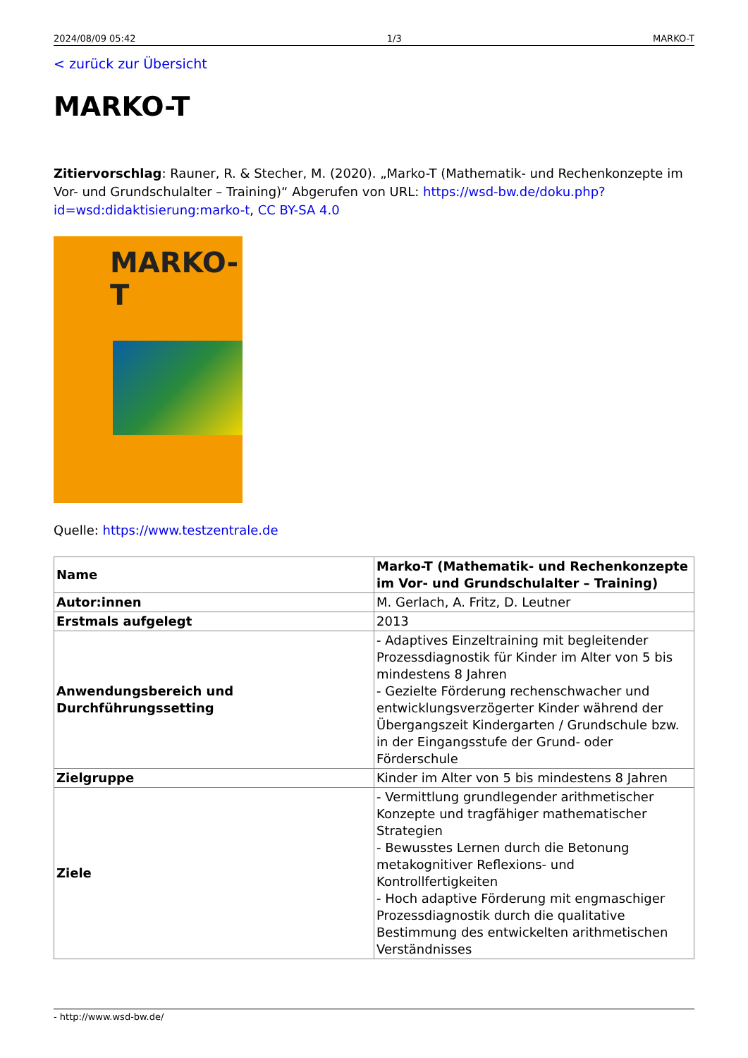2024/08/09 05:42 1/3 MARKO-T
< zurück zur Übersicht
MARKO-T
Zitiervorschlag: Rauner, R. & Stecher, M. (2020). „Marko-T (Mathematik- und Rechenkonzepte im Vor- und Grundschulalter – Training)“ Abgerufen von URL: https://wsd-bw.de/doku.php?id=wsd:didaktisierung:marko-t, CC BY-SA 4.0
MARKO-T
Quelle: https://www.testzentrale.de
| Name | Marko-T (Mathematik- und Rechenkonzepte im Vor- und Grundschulalter – Training) |
| --- | --- |
| Autor:innen | M. Gerlach, A. Fritz, D. Leutner |
| Erstmals aufgelegt | 2013 |
| Anwendungsbereich und Durchführungssetting | - Adaptives Einzeltraining mit begleitender Prozessdiagnostik für Kinder im Alter von 5 bis mindestens 8 Jahren - Gezielte Förderung rechenschwacher und entwicklungsverzögerter Kinder während der Übergangszeit Kindergarten / Grundschule bzw. in der Eingangsstufe der Grund- oder Förderschule |
| Zielgruppe | Kinder im Alter von 5 bis mindestens 8 Jahren |
| Ziele | - Vermittlung grundlegender arithmetischer Konzepte und tragfähiger mathematischer Strategien - Bewusstes Lernen durch die Betonung metakognitiver Reflexions- und Kontrollfertigkeiten - Hoch adaptive Förderung mit engmaschiger Prozessdiagnostik durch die qualitative Bestimmung des entwickelten arithmetischen Verständnisses |
- http://www.wsd-bw.de/